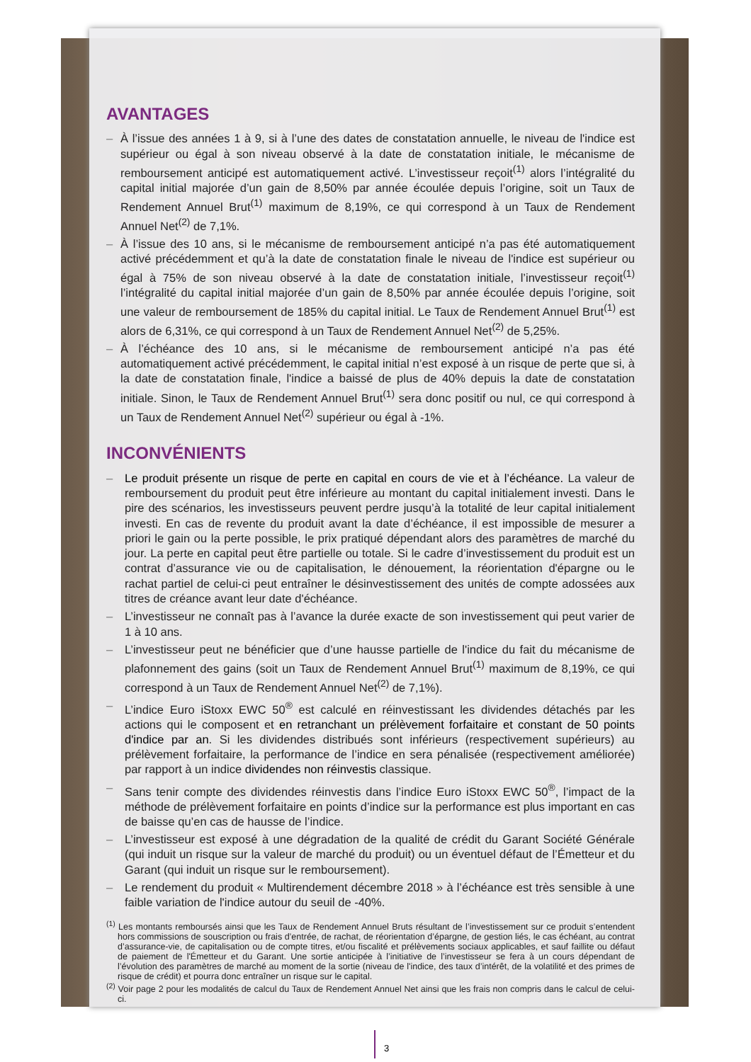AVANTAGES
– À l’issue des années 1 à 9, si à l’une des dates de constatation annuelle, le niveau de l'indice est supérieur ou égal à son niveau observé à la date de constatation initiale, le mécanisme de remboursement anticipé est automatiquement activé. L’investisseur reçoit<sup>(1)</sup> alors l’intégralité du capital initial majorée d’un gain de 8,50% par année écoulée depuis l’origine, soit un Taux de Rendement Annuel Brut<sup>(1)</sup> maximum de 8,19%, ce qui correspond à un Taux de Rendement Annuel Net<sup>(2)</sup> de 7,1%.
– À l’issue des 10 ans, si le mécanisme de remboursement anticipé n’a pas été automatiquement activé précédemment et qu’à la date de constatation finale le niveau de l'indice est supérieur ou égal à 75% de son niveau observé à la date de constatation initiale, l’investisseur reçoit<sup>(1)</sup> l’intégralité du capital initial majorée d’un gain de 8,50% par année écoulée depuis l’origine, soit une valeur de remboursement de 185% du capital initial. Le Taux de Rendement Annuel Brut<sup>(1)</sup> est alors de 6,31%, ce qui correspond à un Taux de Rendement Annuel Net<sup>(2)</sup> de 5,25%.
– À l’échéance des 10 ans, si le mécanisme de remboursement anticipé n’a pas été automatiquement activé précédemment, le capital initial n’est exposé à un risque de perte que si, à la date de constatation finale, l'indice a baissé de plus de 40% depuis la date de constatation initiale. Sinon, le Taux de Rendement Annuel Brut<sup>(1)</sup> sera donc positif ou nul, ce qui correspond à un Taux de Rendement Annuel Net<sup>(2)</sup> supérieur ou égal à -1%.
INCONVÉNIENTS
– Le produit présente un risque de perte en capital en cours de vie et à l’échéance. La valeur de remboursement du produit peut être inférieure au montant du capital initialement investi. Dans le pire des scénarios, les investisseurs peuvent perdre jusqu’à la totalité de leur capital initialement investi. En cas de revente du produit avant la date d’échéance, il est impossible de mesurer a priori le gain ou la perte possible, le prix pratiqué dépendant alors des paramètres de marché du jour. La perte en capital peut être partielle ou totale. Si le cadre d’investissement du produit est un contrat d’assurance vie ou de capitalisation, le dénouement, la réorientation d'épargne ou le rachat partiel de celui-ci peut entraîner le désinvestissement des unités de compte adossées aux titres de créance avant leur date d'échéance.
– L’investisseur ne connaît pas à l’avance la durée exacte de son investissement qui peut varier de 1 à 10 ans.
– L’investisseur peut ne bénéficier que d’une hausse partielle de l'indice du fait du mécanisme de plafonnement des gains (soit un Taux de Rendement Annuel Brut<sup>(1)</sup> maximum de 8,19%, ce qui correspond à un Taux de Rendement Annuel Net<sup>(2)</sup> de 7,1%).
– L’indice Euro iStoxx EWC 50<sup>®</sup> est calculé en réinvestissant les dividendes détachés par les actions qui le composent et en retranchant un prélèvement forfaitaire et constant de 50 points d'indice par an. Si les dividendes distribués sont inférieurs (respectivement supérieurs) au prélèvement forfaitaire, la performance de l’indice en sera pénalisée (respectivement améliorée) par rapport à un indice dividendes non réinvestis classique.
– Sans tenir compte des dividendes réinvestis dans l’indice Euro iStoxx EWC 50<sup>®</sup>, l’impact de la méthode de prélèvement forfaitaire en points d’indice sur la performance est plus important en cas de baisse qu’en cas de hausse de l’indice.
– L’investisseur est exposé à une dégradation de la qualité de crédit du Garant Société Générale (qui induit un risque sur la valeur de marché du produit) ou un éventuel défaut de l’Émetteur et du Garant (qui induit un risque sur le remboursement).
– Le rendement du produit « Multirendement décembre 2018 » à l’échéance est très sensible à une faible variation de l'indice autour du seuil de -40%.
<sup>(1)</sup> Les montants remboursés ainsi que les Taux de Rendement Annuel Bruts résultant de l’investissement sur ce produit s’entendent hors commissions de souscription ou frais d’entrée, de rachat, de réorientation d’épargne, de gestion liés, le cas échéant, au contrat d’assurance-vie, de capitalisation ou de compte titres, et/ou fiscalité et prélèvements sociaux applicables, et sauf faillite ou défaut de paiement de l'Émetteur et du Garant. Une sortie anticipée à l’initiative de l’investisseur se fera à un cours dépendant de l’évolution des paramètres de marché au moment de la sortie (niveau de l'indice, des taux d’intérêt, de la volatilité et des primes de risque de crédit) et pourra donc entraîner un risque sur le capital.
<sup>(2)</sup> Voir page 2 pour les modalités de calcul du Taux de Rendement Annuel Net ainsi que les frais non compris dans le calcul de celui-ci.
3